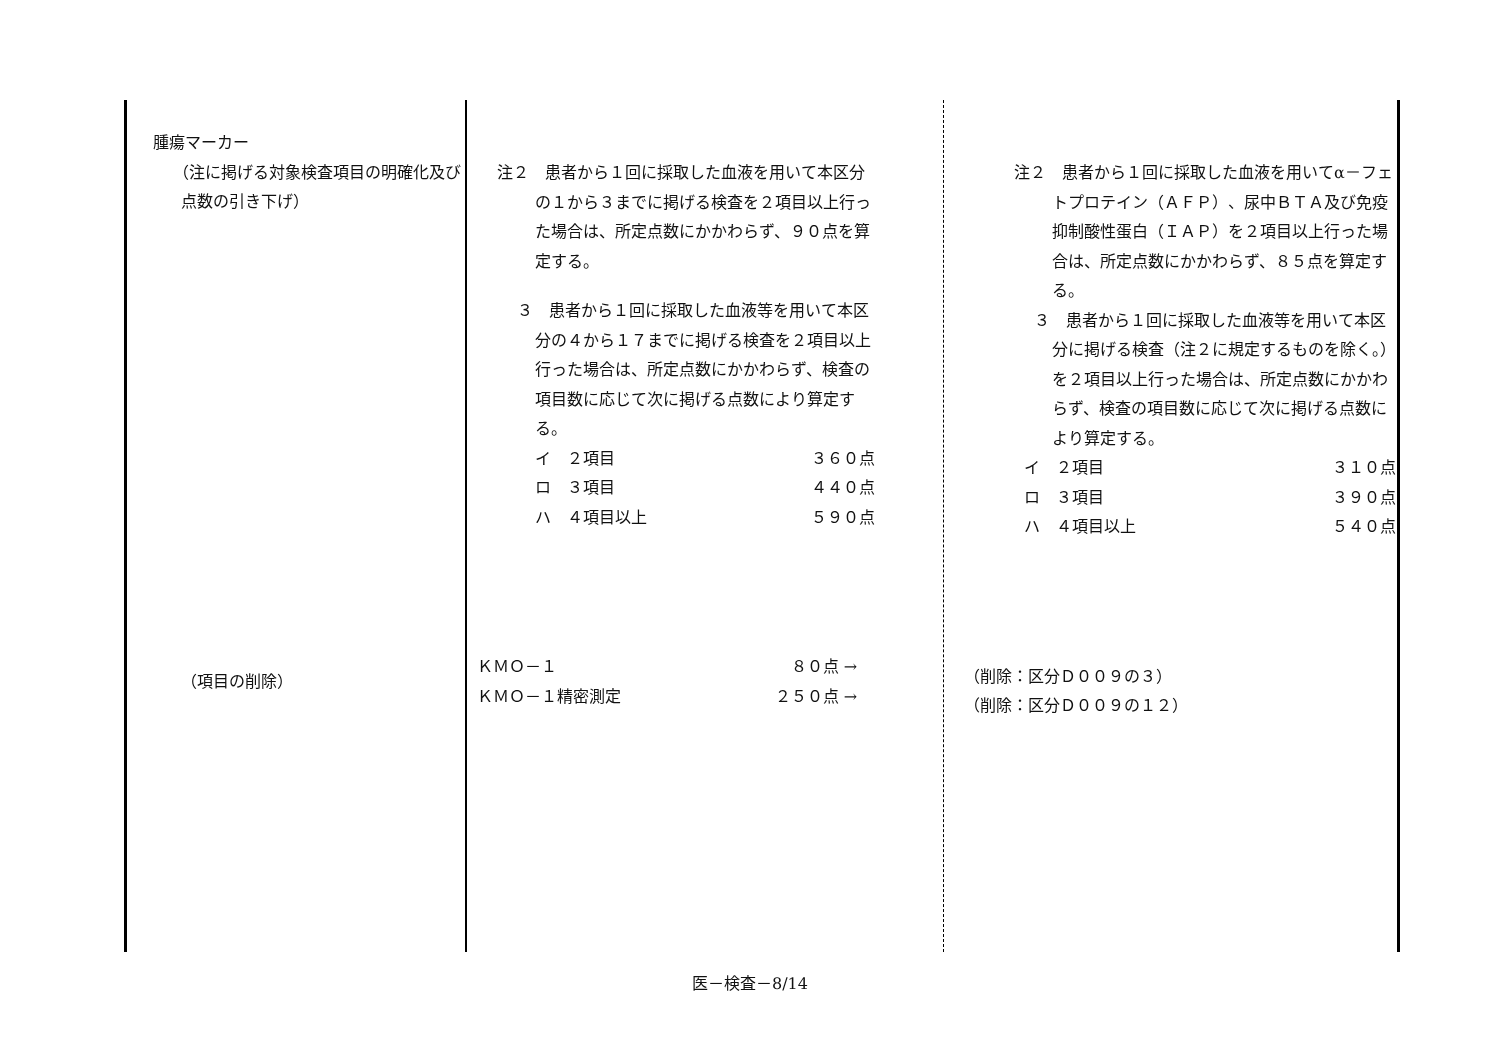| 腫瘍マーカー （注に掲げる対象検査項目の明確化及び点数の引き下げ） （項目の削除） | 注２ 患者から１回に採取した血液を用いて本区分の１から３までに掲げる検査を２項目以上行った場合は、所定点数にかかわらず、９０点を算定する。 ３ 患者から１回に採取した血液等を用いて本区分の４から１７までに掲げる検査を２項目以上行った場合は、所定点数にかかわらず、検査の項目数に応じて次に掲げる点数により算定する。 イ ２項目 ３６０点 ロ ３項目 ４４０点 ハ ４項目以上 ５９０点 ＫＭＯ－１ ８０点 → ＫＭＯ－１精密測定 ２５０点 → | 注２ 患者から１回に採取した血液を用いてα－フェトプロテイン（ＡＦＰ）、尿中ＢＴＡ及び免疫抑制酸性蛋白（ＩＡＰ）を２項目以上行った場合は、所定点数にかかわらず、８５点を算定する。 ３ 患者から１回に採取した血液等を用いて本区分に掲げる検査（注２に規定するものを除く。）を２項目以上行った場合は、所定点数にかかわらず、検査の項目数に応じて次に掲げる点数により算定する。 イ ２項目 ３１０点 ロ ３項目 ３９０点 ハ ４項目以上 ５４０点 （削除：区分Ｄ００９の３） （削除：区分Ｄ００９の１２） |
医－検査－8/14